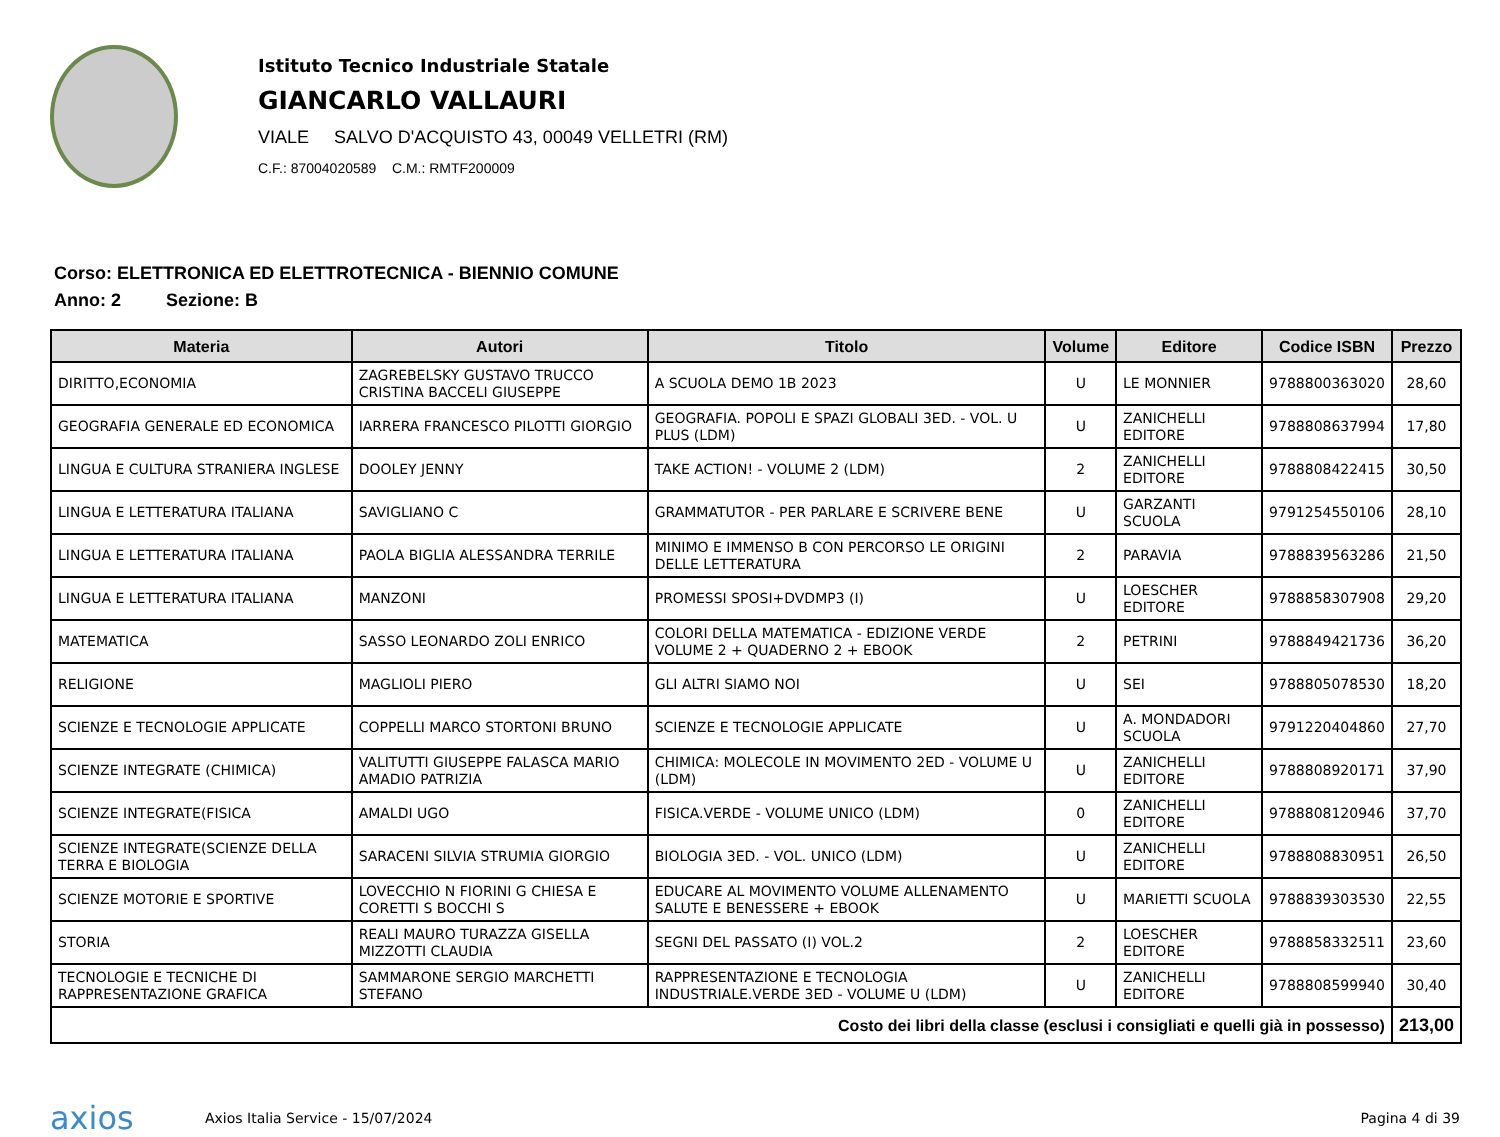Istituto Tecnico Industriale Statale
GIANCARLO VALLAURI
VIALE SALVO D'ACQUISTO 43, 00049 VELLETRI (RM)
C.F.: 87004020589 C.M.: RMTF200009
Corso: ELETTRONICA ED ELETTROTECNICA - BIENNIO COMUNE
Anno: 2 Sezione: B
| Materia | Autori | Titolo | Volume | Editore | Codice ISBN | Prezzo |
| --- | --- | --- | --- | --- | --- | --- |
| DIRITTO,ECONOMIA | ZAGREBELSKY GUSTAVO TRUCCO CRISTINA BACCELI GIUSEPPE | A SCUOLA DEMO 1B 2023 | U | LE MONNIER | 9788800363020 | 28,60 |
| GEOGRAFIA GENERALE ED ECONOMICA | IARRERA FRANCESCO PILOTTI GIORGIO | GEOGRAFIA. POPOLI E SPAZI GLOBALI 3ED. - VOL. U PLUS (LDM) | U | ZANICHELLI EDITORE | 9788808637994 | 17,80 |
| LINGUA E CULTURA STRANIERA INGLESE | DOOLEY JENNY | TAKE ACTION! - VOLUME 2 (LDM) | 2 | ZANICHELLI EDITORE | 9788808422415 | 30,50 |
| LINGUA E LETTERATURA ITALIANA | SAVIGLIANO C | GRAMMATUTOR - PER PARLARE E SCRIVERE BENE | U | GARZANTI SCUOLA | 9791254550106 | 28,10 |
| LINGUA E LETTERATURA ITALIANA | PAOLA BIGLIA ALESSANDRA TERRILE | MINIMO E IMMENSO B CON PERCORSO LE ORIGINI DELLE LETTERATURA | 2 | PARAVIA | 9788839563286 | 21,50 |
| LINGUA E LETTERATURA ITALIANA | MANZONI | PROMESSI SPOSI+DVDMP3 (I) | U | LOESCHER EDITORE | 9788858307908 | 29,20 |
| MATEMATICA | SASSO LEONARDO ZOLI ENRICO | COLORI DELLA MATEMATICA - EDIZIONE VERDE VOLUME 2 + QUADERNO 2 + EBOOK | 2 | PETRINI | 9788849421736 | 36,20 |
| RELIGIONE | MAGLIOLI PIERO | GLI ALTRI SIAMO NOI | U | SEI | 9788805078530 | 18,20 |
| SCIENZE E TECNOLOGIE APPLICATE | COPPELLI MARCO STORTONI BRUNO | SCIENZE E TECNOLOGIE APPLICATE | U | A. MONDADORI SCUOLA | 9791220404860 | 27,70 |
| SCIENZE INTEGRATE (CHIMICA) | VALITUTTI GIUSEPPE FALASCA MARIO AMADIO PATRIZIA | CHIMICA: MOLECOLE IN MOVIMENTO 2ED - VOLUME U (LDM) | U | ZANICHELLI EDITORE | 9788808920171 | 37,90 |
| SCIENZE INTEGRATE(FISICA | AMALDI UGO | FISICA.VERDE - VOLUME UNICO (LDM) | 0 | ZANICHELLI EDITORE | 9788808120946 | 37,70 |
| SCIENZE INTEGRATE(SCIENZE DELLA TERRA E BIOLOGIA | SARACENI SILVIA STRUMIA GIORGIO | BIOLOGIA 3ED. - VOL. UNICO (LDM) | U | ZANICHELLI EDITORE | 9788808830951 | 26,50 |
| SCIENZE MOTORIE E SPORTIVE | LOVECCHIO N FIORINI G CHIESA E CORETTI S BOCCHI S | EDUCARE AL MOVIMENTO VOLUME ALLENAMENTO SALUTE E BENESSERE + EBOOK | U | MARIETTI SCUOLA | 9788839303530 | 22,55 |
| STORIA | REALI MAURO TURAZZA GISELLA MIZZOTTI CLAUDIA | SEGNI DEL PASSATO (I) VOL.2 | 2 | LOESCHER EDITORE | 9788858332511 | 23,60 |
| TECNOLOGIE E TECNICHE DI RAPPRESENTAZIONE GRAFICA | SAMMARONE SERGIO MARCHETTI STEFANO | RAPPRESENTAZIONE E TECNOLOGIA INDUSTRIALE.VERDE 3ED - VOLUME U (LDM) | U | ZANICHELLI EDITORE | 9788808599940 | 30,40 |
| Costo dei libri della classe (esclusi i consigliati e quelli già in possesso) | | | | | | 213,00 |
axios
Axios Italia Service - 15/07/2024
Pagina 4 di 39